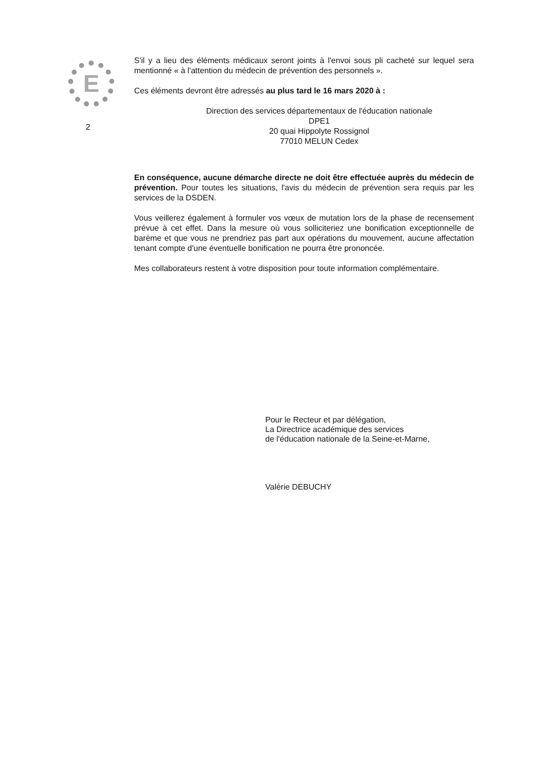E
2
S'il y a lieu des éléments médicaux seront joints à l'envoi sous pli cacheté sur lequel sera mentionné « à l'attention du médecin de prévention des personnels ».
Ces éléments devront être adressés au plus tard le 16 mars 2020 à :
Direction des services départementaux de l'éducation nationale
DPE1
20 quai Hippolyte Rossignol
77010 MELUN Cedex
En conséquence, aucune démarche directe ne doit être effectuée auprès du médecin de prévention. Pour toutes les situations, l'avis du médecin de prévention sera requis par les services de la DSDEN.
Vous veillerez également à formuler vos vœux de mutation lors de la phase de recensement prévue à cet effet. Dans la mesure où vous solliciteriez une bonification exceptionnelle de barème et que vous ne prendriez pas part aux opérations du mouvement, aucune affectation tenant compte d'une éventuelle bonification ne pourra être prononcée.
Mes collaborateurs restent à votre disposition pour toute information complémentaire.
Pour le Recteur et par délégation,
La Directrice académique des services
de l'éducation nationale de la Seine-et-Marne,
Valérie DEBUCHY